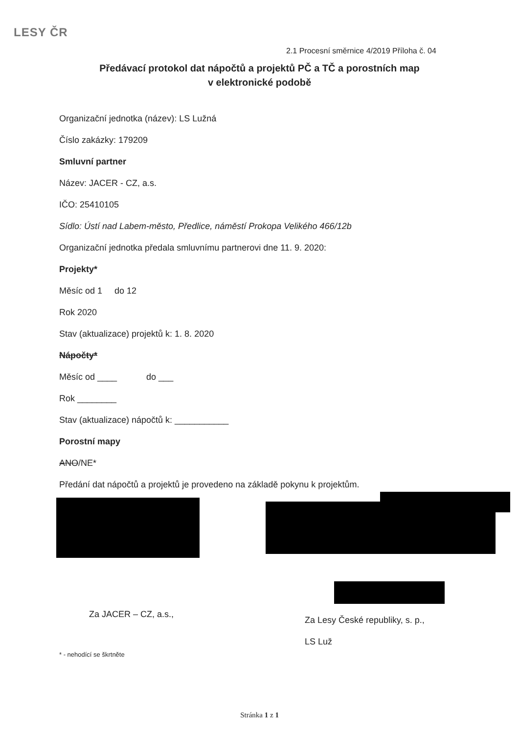LESY ČR
2.1 Procesní směrnice 4/2019 Příloha č. 04
Předávací protokol dat nápočtů a projektů PČ a TČ a porostních map
v elektronické podobě
Organizační jednotka (název): LS Lužná
Číslo zakázky: 179209
Smluvní partner
Název: JACER - CZ, a.s.
IČO: 25410105
Sídlo: Ústí nad Labem-město, Předlice, náměstí Prokopa Velikého 466/12b
Organizační jednotka předala smluvnímu partnerovi dne 11. 9. 2020:
Projekty*
Měsíc od 1 do 12
Rok 2020
Stav (aktualizace) projektů k: 1. 8. 2020
Nápočty*
Měsíc od ____ do ___
Rok ________
Stav (aktualizace) nápočtů k: ___________
Porostní mapy
ANO/NE*
Předání dat nápočtů a projektů je provedeno na základě pokynu k projektům.
Za JACER – CZ, a.s.,
Za Lesy České republiky, s. p.,
LS Luž
* - nehodící se škrtněte
Stránka 1 z 1